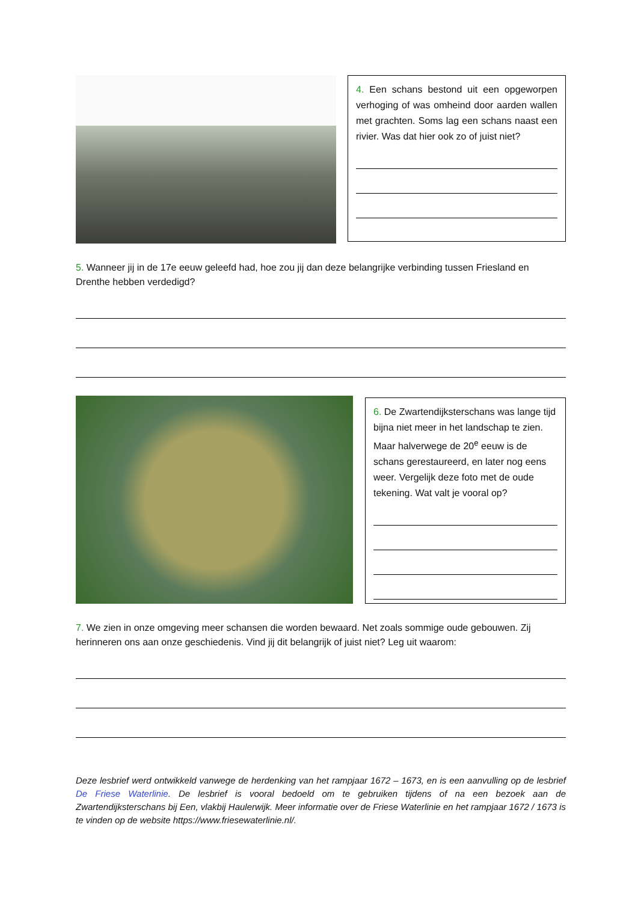4. Een schans bestond uit een opgeworpen verhoging of was omheind door aarden wallen met grachten. Soms lag een schans naast een rivier. Was dat hier ook zo of juist niet?
5. Wanneer jij in de 17e eeuw geleefd had, hoe zou jij dan deze belangrijke verbinding tussen Friesland en Drenthe hebben verdedigd?
6. De Zwartendijksterschans was lange tijd bijna niet meer in het landschap te zien. Maar halverwege de 20<sup>e</sup> eeuw is de schans gerestaureerd, en later nog eens weer. Vergelijk deze foto met de oude tekening. Wat valt je vooral op?
7. We zien in onze omgeving meer schansen die worden bewaard. Net zoals sommige oude gebouwen. Zij herinneren ons aan onze geschiedenis. Vind jij dit belangrijk of juist niet? Leg uit waarom:
Deze lesbrief werd ontwikkeld vanwege de herdenking van het rampjaar 1672 – 1673, en is een aanvulling op de lesbrief De Friese Waterlinie. De lesbrief is vooral bedoeld om te gebruiken tijdens of na een bezoek aan de Zwartendijksterschans bij Een, vlakbij Haulerwijk. Meer informatie over de Friese Waterlinie en het rampjaar 1672 / 1673 is te vinden op de website https://www.friesewaterlinie.nl/.